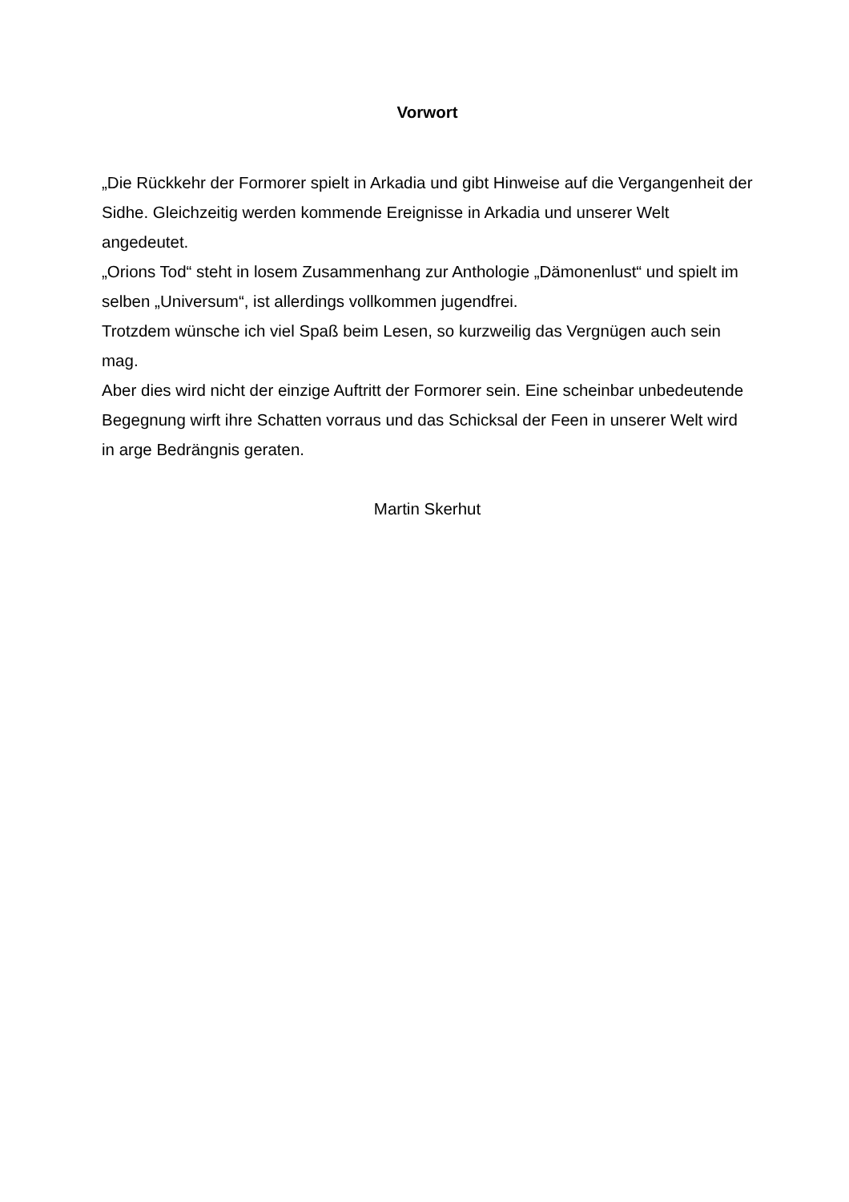Vorwort
„Die Rückkehr der Formorer spielt in Arkadia und gibt Hinweise auf die Vergangenheit der Sidhe. Gleichzeitig werden kommende Ereignisse in Arkadia und unserer Welt angedeutet.
„Orions Tod“ steht in losem Zusammenhang zur Anthologie „Dämonenlust“ und spielt im selben „Universum“, ist allerdings vollkommen jugendfrei.
Trotzdem wünsche ich viel Spaß beim Lesen, so kurzweilig das Vergnügen auch sein mag.
Aber dies wird nicht der einzige Auftritt der Formorer sein. Eine scheinbar unbedeutende Begegnung wirft ihre Schatten vorraus und das Schicksal der Feen in unserer Welt wird in arge Bedrängnis geraten.
Martin Skerhut